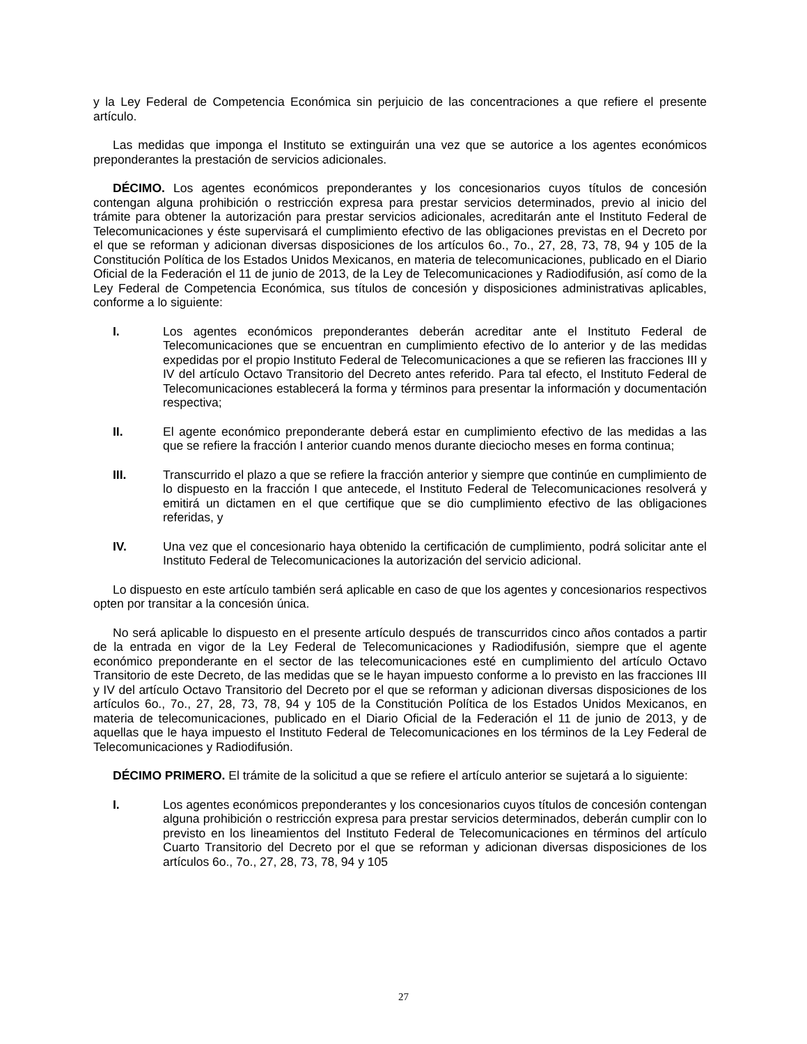y la Ley Federal de Competencia Económica sin perjuicio de las concentraciones a que refiere el presente artículo.
Las medidas que imponga el Instituto se extinguirán una vez que se autorice a los agentes económicos preponderantes la prestación de servicios adicionales.
DÉCIMO. Los agentes económicos preponderantes y los concesionarios cuyos títulos de concesión contengan alguna prohibición o restricción expresa para prestar servicios determinados, previo al inicio del trámite para obtener la autorización para prestar servicios adicionales, acreditarán ante el Instituto Federal de Telecomunicaciones y éste supervisará el cumplimiento efectivo de las obligaciones previstas en el Decreto por el que se reforman y adicionan diversas disposiciones de los artículos 6o., 7o., 27, 28, 73, 78, 94 y 105 de la Constitución Política de los Estados Unidos Mexicanos, en materia de telecomunicaciones, publicado en el Diario Oficial de la Federación el 11 de junio de 2013, de la Ley de Telecomunicaciones y Radiodifusión, así como de la Ley Federal de Competencia Económica, sus títulos de concesión y disposiciones administrativas aplicables, conforme a lo siguiente:
I. Los agentes económicos preponderantes deberán acreditar ante el Instituto Federal de Telecomunicaciones que se encuentran en cumplimiento efectivo de lo anterior y de las medidas expedidas por el propio Instituto Federal de Telecomunicaciones a que se refieren las fracciones III y IV del artículo Octavo Transitorio del Decreto antes referido. Para tal efecto, el Instituto Federal de Telecomunicaciones establecerá la forma y términos para presentar la información y documentación respectiva;
II. El agente económico preponderante deberá estar en cumplimiento efectivo de las medidas a las que se refiere la fracción I anterior cuando menos durante dieciocho meses en forma continua;
III. Transcurrido el plazo a que se refiere la fracción anterior y siempre que continúe en cumplimiento de lo dispuesto en la fracción I que antecede, el Instituto Federal de Telecomunicaciones resolverá y emitirá un dictamen en el que certifique que se dio cumplimiento efectivo de las obligaciones referidas, y
IV. Una vez que el concesionario haya obtenido la certificación de cumplimiento, podrá solicitar ante el Instituto Federal de Telecomunicaciones la autorización del servicio adicional.
Lo dispuesto en este artículo también será aplicable en caso de que los agentes y concesionarios respectivos opten por transitar a la concesión única.
No será aplicable lo dispuesto en el presente artículo después de transcurridos cinco años contados a partir de la entrada en vigor de la Ley Federal de Telecomunicaciones y Radiodifusión, siempre que el agente económico preponderante en el sector de las telecomunicaciones esté en cumplimiento del artículo Octavo Transitorio de este Decreto, de las medidas que se le hayan impuesto conforme a lo previsto en las fracciones III y IV del artículo Octavo Transitorio del Decreto por el que se reforman y adicionan diversas disposiciones de los artículos 6o., 7o., 27, 28, 73, 78, 94 y 105 de la Constitución Política de los Estados Unidos Mexicanos, en materia de telecomunicaciones, publicado en el Diario Oficial de la Federación el 11 de junio de 2013, y de aquellas que le haya impuesto el Instituto Federal de Telecomunicaciones en los términos de la Ley Federal de Telecomunicaciones y Radiodifusión.
DÉCIMO PRIMERO. El trámite de la solicitud a que se refiere el artículo anterior se sujetará a lo siguiente:
I. Los agentes económicos preponderantes y los concesionarios cuyos títulos de concesión contengan alguna prohibición o restricción expresa para prestar servicios determinados, deberán cumplir con lo previsto en los lineamientos del Instituto Federal de Telecomunicaciones en términos del artículo Cuarto Transitorio del Decreto por el que se reforman y adicionan diversas disposiciones de los artículos 6o., 7o., 27, 28, 73, 78, 94 y 105
27